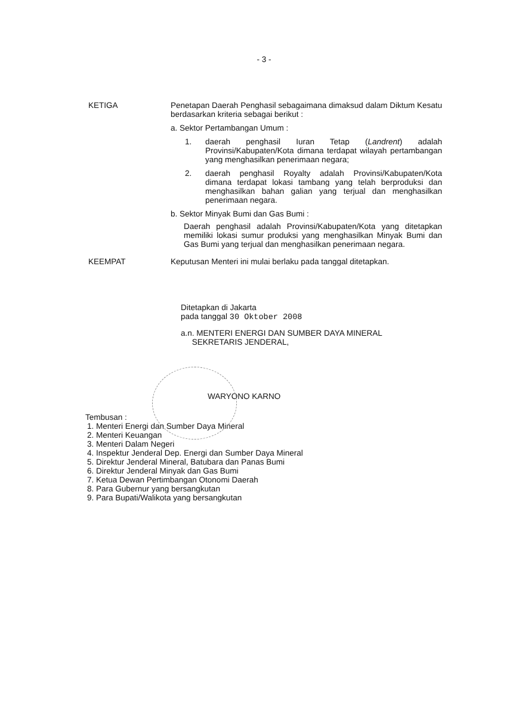- 3 -
KETIGA Penetapan Daerah Penghasil sebagaimana dimaksud dalam Diktum Kesatu berdasarkan kriteria sebagai berikut :
a. Sektor Pertambangan Umum :
1. daerah penghasil Iuran Tetap (Landrent) adalah Provinsi/Kabupaten/Kota dimana terdapat wilayah pertambangan yang menghasilkan penerimaan negara;
2. daerah penghasil Royalty adalah Provinsi/Kabupaten/Kota dimana terdapat lokasi tambang yang telah berproduksi dan menghasilkan bahan galian yang terjual dan menghasilkan penerimaan negara.
b. Sektor Minyak Bumi dan Gas Bumi :
Daerah penghasil adalah Provinsi/Kabupaten/Kota yang ditetapkan memiliki lokasi sumur produksi yang menghasilkan Minyak Bumi dan Gas Bumi yang terjual dan menghasilkan penerimaan negara.
KEEMPAT Keputusan Menteri ini mulai berlaku pada tanggal ditetapkan.
Ditetapkan di Jakarta
pada tanggal 30 Oktober 2008
a.n. MENTERI ENERGI DAN SUMBER DAYA MINERAL
SEKRETARIS JENDERAL,
WARYONO KARNO
Tembusan :
1. Menteri Energi dan Sumber Daya Mineral
2. Menteri Keuangan
3. Menteri Dalam Negeri
4. Inspektur Jenderal Dep. Energi dan Sumber Daya Mineral
5. Direktur Jenderal Mineral, Batubara dan Panas Bumi
6. Direktur Jenderal Minyak dan Gas Bumi
7. Ketua Dewan Pertimbangan Otonomi Daerah
8. Para Gubernur yang bersangkutan
9. Para Bupati/Walikota yang bersangkutan